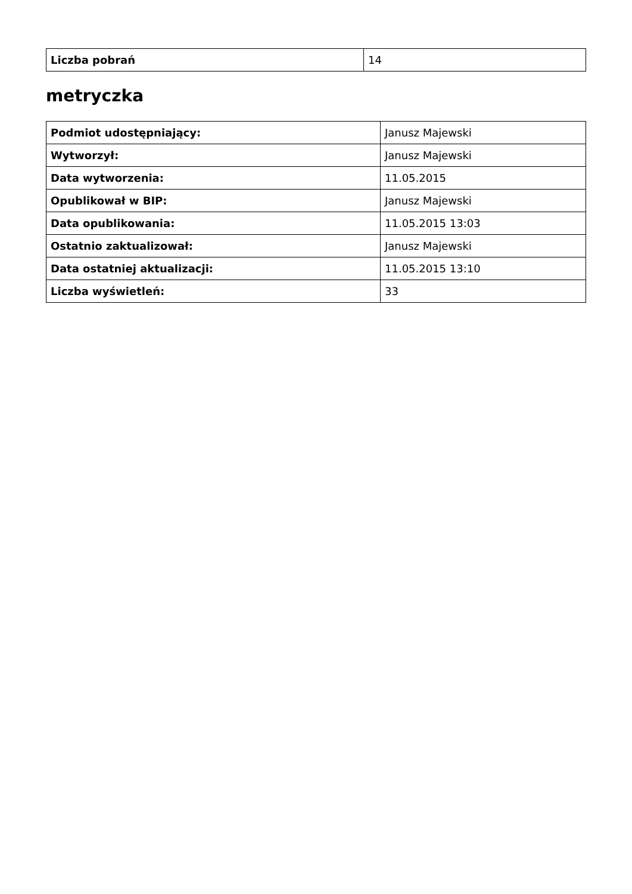| Liczba pobrań | 14 |
metryczka
| Podmiot udostępniający: | Janusz Majewski |
| Wytworzył: | Janusz Majewski |
| Data wytworzenia: | 11.05.2015 |
| Opublikował w BIP: | Janusz Majewski |
| Data opublikowania: | 11.05.2015 13:03 |
| Ostatnio zaktualizował: | Janusz Majewski |
| Data ostatniej aktualizacji: | 11.05.2015 13:10 |
| Liczba wyświetleń: | 33 |